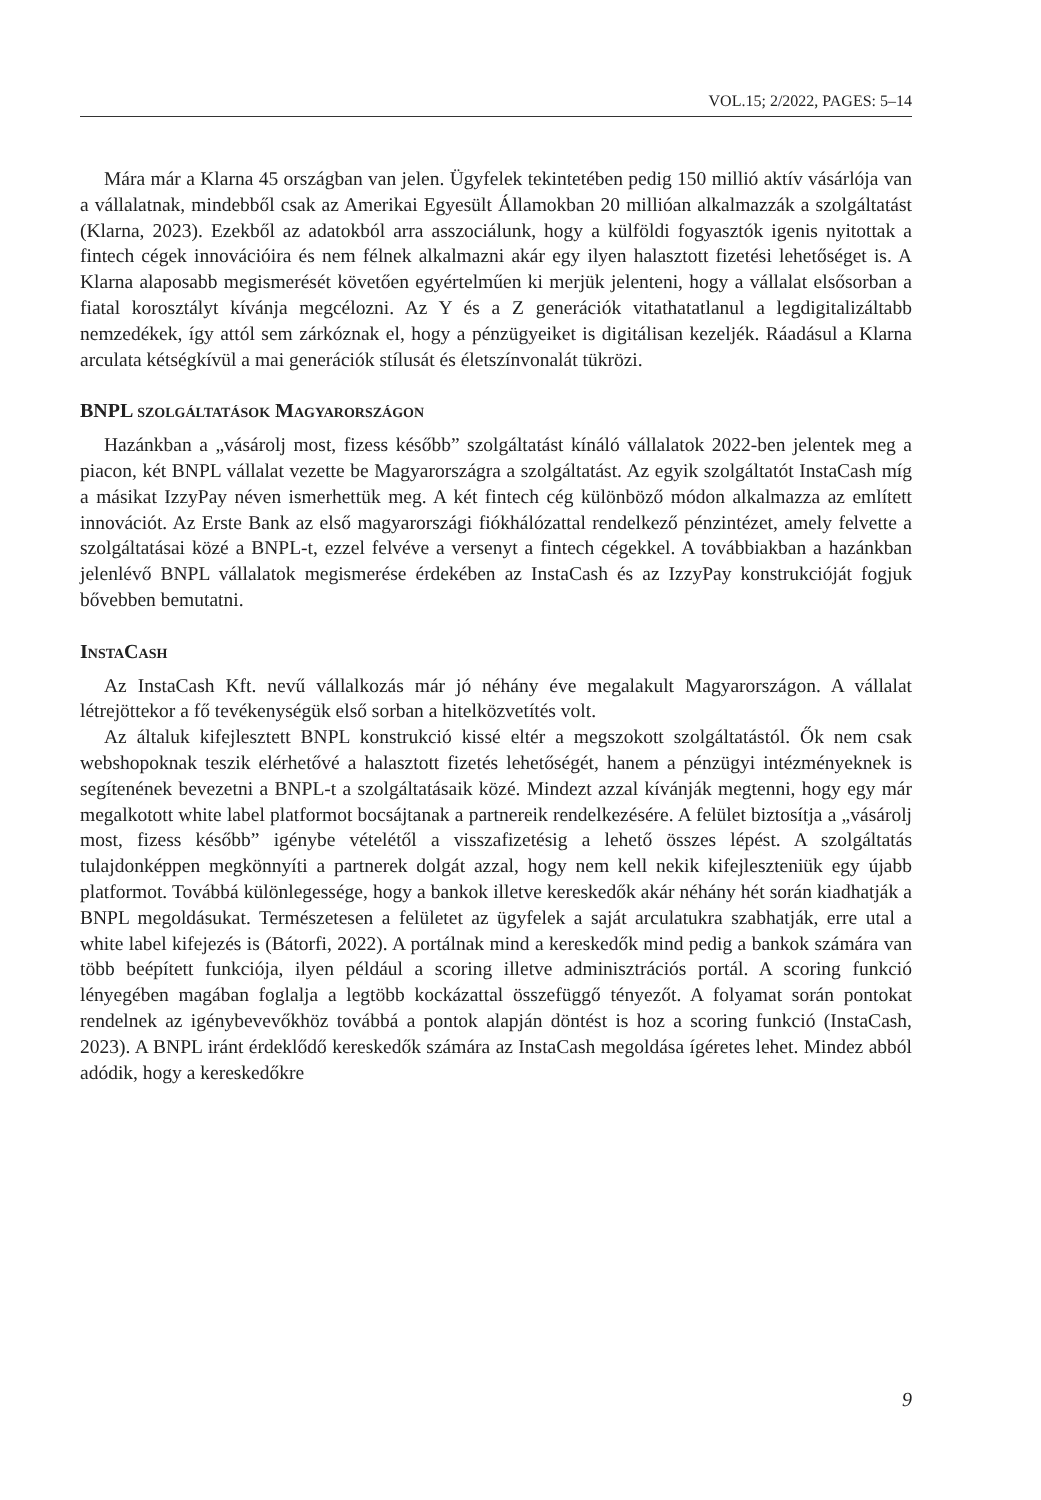VOL.15; 2/2022, PAGES: 5–14
Mára már a Klarna 45 országban van jelen. Ügyfelek tekintetében pedig 150 millió aktív vásárlója van a vállalatnak, mindebből csak az Amerikai Egyesült Államokban 20 millióan alkalmazzák a szolgáltatást (Klarna, 2023). Ezekből az adatokból arra asszociálunk, hogy a külföldi fogyasztók igenis nyitottak a fintech cégek innovációira és nem félnek alkalmazni akár egy ilyen halasztott fizetési lehetőséget is. A Klarna alaposabb megismerését követően egyértelműen ki merjük jelenteni, hogy a vállalat elsősorban a fiatal korosztályt kívánja megcélozni. Az Y és a Z generációk vitathatatlanul a legdigitalizáltabb nemzedékek, így attól sem zárkóznak el, hogy a pénzügyeiket is digitálisan kezeljék. Ráadásul a Klarna arculata kétségkívül a mai generációk stílusát és életszínvonalát tükrözi.
BNPL szolgáltatások Magyarországon
Hazánkban a „vásárolj most, fizess később” szolgáltatást kínáló vállalatok 2022-ben jelentek meg a piacon, két BNPL vállalat vezette be Magyarországra a szolgáltatást. Az egyik szolgáltatót InstaCash míg a másikat IzzyPay néven ismerhettük meg. A két fintech cég különböző módon alkalmazza az említett innovációt. Az Erste Bank az első magyarországi fiókhálózattal rendelkező pénzintézet, amely felvette a szolgáltatásai közé a BNPL-t, ezzel felvéve a versenyt a fintech cégekkel. A továbbiakban a hazánkban jelenlévő BNPL vállalatok megismerése érdekében az InstaCash és az IzzyPay konstrukcióját fogjuk bővebben bemutatni.
InstaCash
Az InstaCash Kft. nevű vállalkozás már jó néhány éve megalakult Magyarországon. A vállalat létrejöttekor a fő tevékenységük első sorban a hitelközvetítés volt.
Az általuk kifejlesztett BNPL konstrukció kissé eltér a megszokott szolgáltatástól. Ők nem csak webshopoknak teszik elérhetővé a halasztott fizetés lehetőségét, hanem a pénzügyi intézményeknek is segítenének bevezetni a BNPL-t a szolgáltatásaik közé. Mindezt azzal kívánják megtenni, hogy egy már megalkotott white label platformot bocsájtanak a partnereik rendelkezésére. A felület biztosítja a „vásárolj most, fizess később” igénybe vételétől a visszafizetésig a lehető összes lépést. A szolgáltatás tulajdonképpen megkönnyíti a partnerek dolgát azzal, hogy nem kell nekik kifejleszteniük egy újabb platformot. Továbbá különlegessége, hogy a bankok illetve kereskedők akár néhány hét során kiadhatják a BNPL megoldásukat. Természetesen a felületet az ügyfelek a saját arculatukra szabhatják, erre utal a white label kifejezés is (Bátorfi, 2022). A portálnak mind a kereskedők mind pedig a bankok számára van több beépített funkciója, ilyen például a scoring illetve adminisztrációs portál. A scoring funkció lényegében magában foglalja a legtöbb kockázattal összefüggő tényezőt. A folyamat során pontokat rendelnek az igénybevevőkhöz továbbá a pontok alapján döntést is hoz a scoring funkció (InstaCash, 2023). A BNPL iránt érdeklődő kereskedők számára az InstaCash megoldása ígéretes lehet. Mindez abból adódik, hogy a kereskedőkre
9